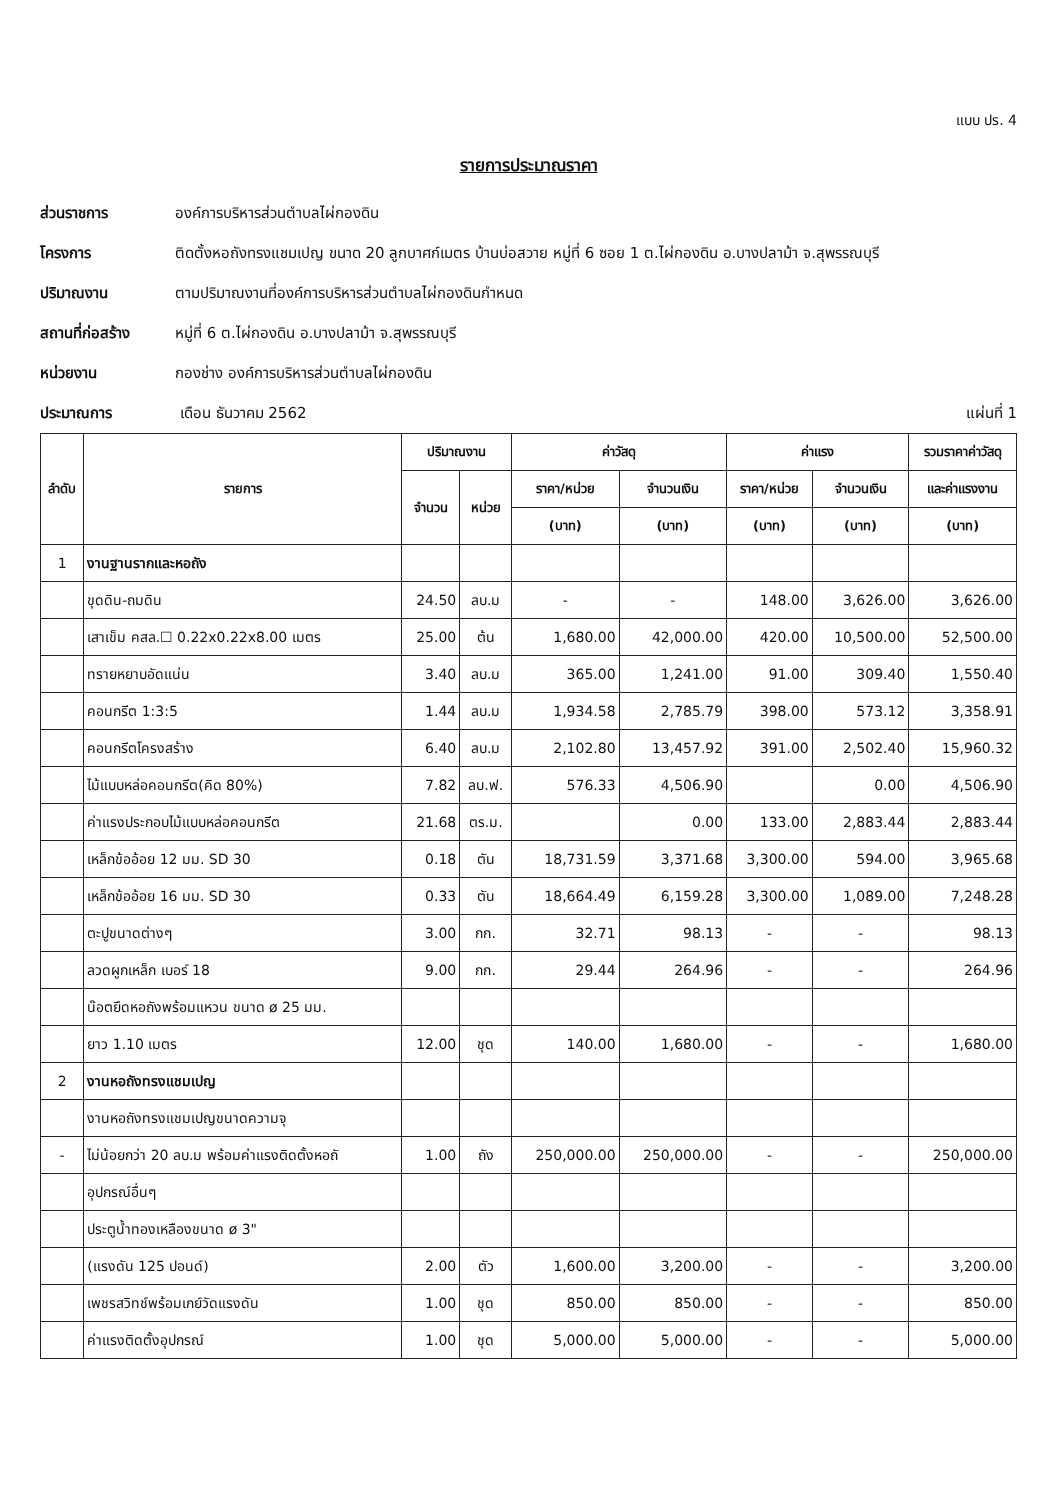แบบ ปร. 4
รายการประมาณราคา
ส่วนราชการ องค์การบริหารส่วนตำบลไผ่กองดิน
โครงการ ติดตั้งหอถังทรงแชมเปญ ขนาด 20 ลูกบาศก์เมตร บ้านบ่อสวาย หมู่ที่ 6 ซอย 1 ต.ไผ่กองดิน อ.บางปลาม้า จ.สุพรรณบุรี
ปริมาณงาน ตามปริมาณงานที่องค์การบริหารส่วนตำบลไผ่กองดินกำหนด
สถานที่ก่อสร้าง หมู่ที่ 6 ต.ไผ่กองดิน อ.บางปลาม้า จ.สุพรรณบุรี
หน่วยงาน กองช่าง องค์การบริหารส่วนตำบลไผ่กองดิน
ประมาณการ เดือน ธันวาคม 2562 แผ่นที่ 1
| ลำดับ | รายการ | ปริมาณงาน | | ค่าวัสดุ | | ค่าแรง | | รวมราคาค่าวัสดุ |
| --- | --- | --- | --- | --- | --- | --- | --- | --- |
| | | จำนวน | หน่วย | ราคา/หน่วย | จำนวนเงิน | ราคา/หน่วย | จำนวนเงิน | และค่าแรงงาน |
| | | | | (บาท) | (บาท) | (บาท) | (บาท) | (บาท) |
| 1 | งานฐานรากและหอถัง | | | | | | | |
| | ขุดดิน-ถมดิน | 24.50 | ลบ.ม | - | - | 148.00 | 3,626.00 | 3,626.00 |
| | เสาเข็ม คสล.☐ 0.22x0.22x8.00 เมตร | 25.00 | ต้น | 1,680.00 | 42,000.00 | 420.00 | 10,500.00 | 52,500.00 |
| | ทรายหยาบอัดแน่น | 3.40 | ลบ.ม | 365.00 | 1,241.00 | 91.00 | 309.40 | 1,550.40 |
| | คอนกรีต 1:3:5 | 1.44 | ลบ.ม | 1,934.58 | 2,785.79 | 398.00 | 573.12 | 3,358.91 |
| | คอนกรีตโครงสร้าง | 6.40 | ลบ.ม | 2,102.80 | 13,457.92 | 391.00 | 2,502.40 | 15,960.32 |
| | ไม้แบบหล่อคอนกรีต(คิด 80%) | 7.82 | ลบ.ฟ. | 576.33 | 4,506.90 | | 0.00 | 4,506.90 |
| | ค่าแรงประกอบไม้แบบหล่อคอนกรีต | 21.68 | ตร.ม. | | 0.00 | 133.00 | 2,883.44 | 2,883.44 |
| | เหล็กข้ออ้อย 12 มม. SD 30 | 0.18 | ตัน | 18,731.59 | 3,371.68 | 3,300.00 | 594.00 | 3,965.68 |
| | เหล็กข้ออ้อย 16 มม. SD 30 | 0.33 | ตัน | 18,664.49 | 6,159.28 | 3,300.00 | 1,089.00 | 7,248.28 |
| | ตะปูขนาดต่างๆ | 3.00 | กก. | 32.71 | 98.13 | - | - | 98.13 |
| | ลวดผูกเหล็ก เบอร์ 18 | 9.00 | กก. | 29.44 | 264.96 | - | - | 264.96 |
| | น๊อตยึดหอถังพร้อมแหวน ขนาด ø 25 มม. | | | | | | | |
| | ยาว 1.10 เมตร | 12.00 | ชุด | 140.00 | 1,680.00 | - | - | 1,680.00 |
| 2 | งานหอถังทรงแชมเปญ | | | | | | | |
| | งานหอถังทรงแชมเปญขนาดความจุ | | | | | | | |
| - | ไม่น้อยกว่า 20 ลบ.ม พร้อมค่าแรงติดตั้งหอถั | 1.00 | ถัง | 250,000.00 | 250,000.00 | - | - | 250,000.00 |
| | อุปกรณ์อื่นๆ | | | | | | | |
| | ประตูน้ำทองเหลืองขนาด ø 3" | | | | | | | |
| | (แรงดัน 125 ปอนด์) | 2.00 | ตัว | 1,600.00 | 3,200.00 | - | - | 3,200.00 |
| | เพชรสวิทช์พร้อมเกย์วัดแรงดัน | 1.00 | ชุด | 850.00 | 850.00 | - | - | 850.00 |
| | ค่าแรงติดตั้งอุปกรณ์ | 1.00 | ชุด | 5,000.00 | 5,000.00 | - | - | 5,000.00 |